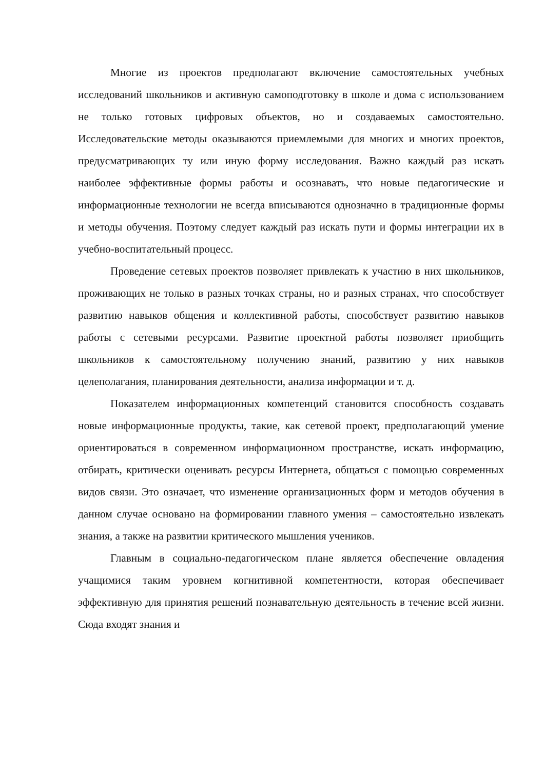Многие из проектов предполагают включение самостоятельных учебных исследований школьников и активную самоподготовку в школе и дома с использованием не только готовых цифровых объектов, но и создаваемых самостоятельно. Исследовательские методы оказываются приемлемыми для многих и многих проектов, предусматривающих ту или иную форму исследования. Важно каждый раз искать наиболее эффективные формы работы и осознавать, что новые педагогические и информационные технологии не всегда вписываются однозначно в традиционные формы и методы обучения. Поэтому следует каждый раз искать пути и формы интеграции их в учебно-воспитательный процесс.
Проведение сетевых проектов позволяет привлекать к участию в них школьников, проживающих не только в разных точках страны, но и разных странах, что способствует развитию навыков общения и коллективной работы, способствует развитию навыков работы с сетевыми ресурсами. Развитие проектной работы позволяет приобщить школьников к самостоятельному получению знаний, развитию у них навыков целеполагания, планирования деятельности, анализа информации и т. д.
Показателем информационных компетенций становится способность создавать новые информационные продукты, такие, как сетевой проект, предполагающий умение ориентироваться в современном информационном пространстве, искать информацию, отбирать, критически оценивать ресурсы Интернета, общаться с помощью современных видов связи. Это означает, что изменение организационных форм и методов обучения в данном случае основано на формировании главного умения – самостоятельно извлекать знания, а также на развитии критического мышления учеников.
Главным в социально-педагогическом плане является обеспечение овладения учащимися таким уровнем когнитивной компетентности, которая обеспечивает эффективную для принятия решений познавательную деятельность в течение всей жизни. Сюда входят знания и